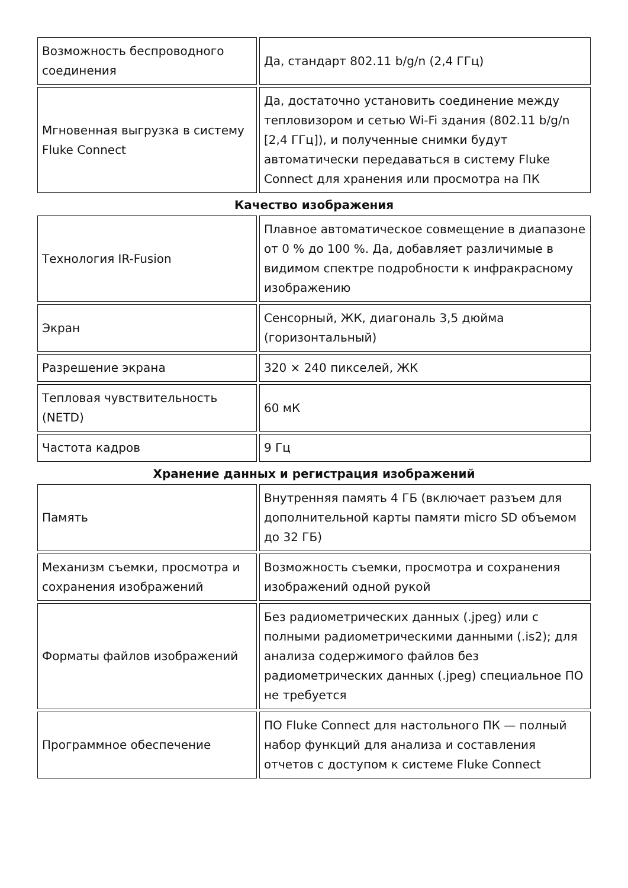| Возможность беспроводного соединения | Да, стандарт 802.11 b/g/n (2,4 ГГц) |
| Мгновенная выгрузка в систему Fluke Connect | Да, достаточно установить соединение между тепловизором и сетью Wi-Fi здания (802.11 b/g/n [2,4 ГГц]), и полученные снимки будут автоматически передаваться в систему Fluke Connect для хранения или просмотра на ПК |
Качество изображения
| Технология IR-Fusion | Плавное автоматическое совмещение в диапазоне от 0 % до 100 %. Да, добавляет различимые в видимом спектре подробности к инфракрасному изображению |
| Экран | Сенсорный, ЖК, диагональ 3,5 дюйма (горизонтальный) |
| Разрешение экрана | 320 × 240 пикселей, ЖК |
| Тепловая чувствительность (NETD) | 60 мК |
| Частота кадров | 9 Гц |
Хранение данных и регистрация изображений
| Память | Внутренняя память 4 ГБ (включает разъем для дополнительной карты памяти micro SD объемом до 32 ГБ) |
| Механизм съемки, просмотра и сохранения изображений | Возможность съемки, просмотра и сохранения изображений одной рукой |
| Форматы файлов изображений | Без радиометрических данных (.jpeg) или с полными радиометрическими данными (.is2); для анализа содержимого файлов без радиометрических данных (.jpeg) специальное ПО не требуется |
| Программное обеспечение | ПО Fluke Connect для настольного ПК — полный набор функций для анализа и составления отчетов с доступом к системе Fluke Connect |